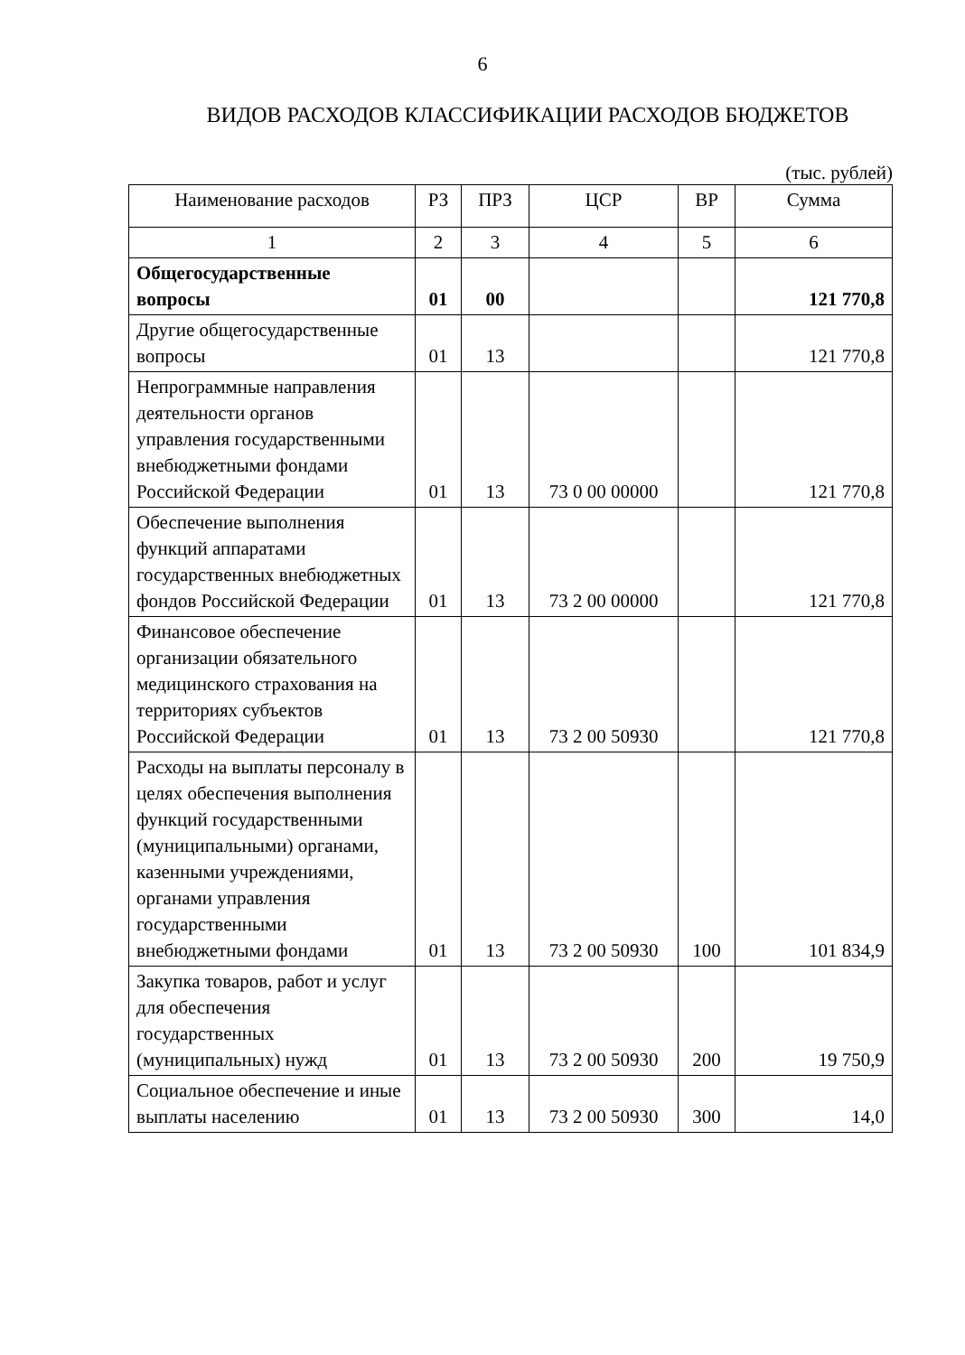6
ВИДОВ РАСХОДОВ КЛАССИФИКАЦИИ РАСХОДОВ БЮДЖЕТОВ
(тыс. рублей)
| Наименование расходов | РЗ | ПРЗ | ЦСР | ВР | Сумма |
| --- | --- | --- | --- | --- | --- |
| 1 | 2 | 3 | 4 | 5 | 6 |
| Общегосударственные вопросы | 01 | 00 | | | 121 770,8 |
| Другие общегосударственные вопросы | 01 | 13 | | | 121 770,8 |
| Непрограммные направления деятельности органов управления государственными внебюджетными фондами Российской Федерации | 01 | 13 | 73 0 00 00000 | | 121 770,8 |
| Обеспечение выполнения функций аппаратами государственных внебюджетных фондов Российской Федерации | 01 | 13 | 73 2 00 00000 | | 121 770,8 |
| Финансовое обеспечение организации обязательного медицинского страхования на территориях субъектов Российской Федерации | 01 | 13 | 73 2 00 50930 | | 121 770,8 |
| Расходы на выплаты персоналу в целях обеспечения выполнения функций государственными (муниципальными) органами, казенными учреждениями, органами управления государственными внебюджетными фондами | 01 | 13 | 73 2 00 50930 | 100 | 101 834,9 |
| Закупка товаров, работ и услуг для обеспечения государственных (муниципальных) нужд | 01 | 13 | 73 2 00 50930 | 200 | 19 750,9 |
| Социальное обеспечение и иные выплаты населению | 01 | 13 | 73 2 00 50930 | 300 | 14,0 |